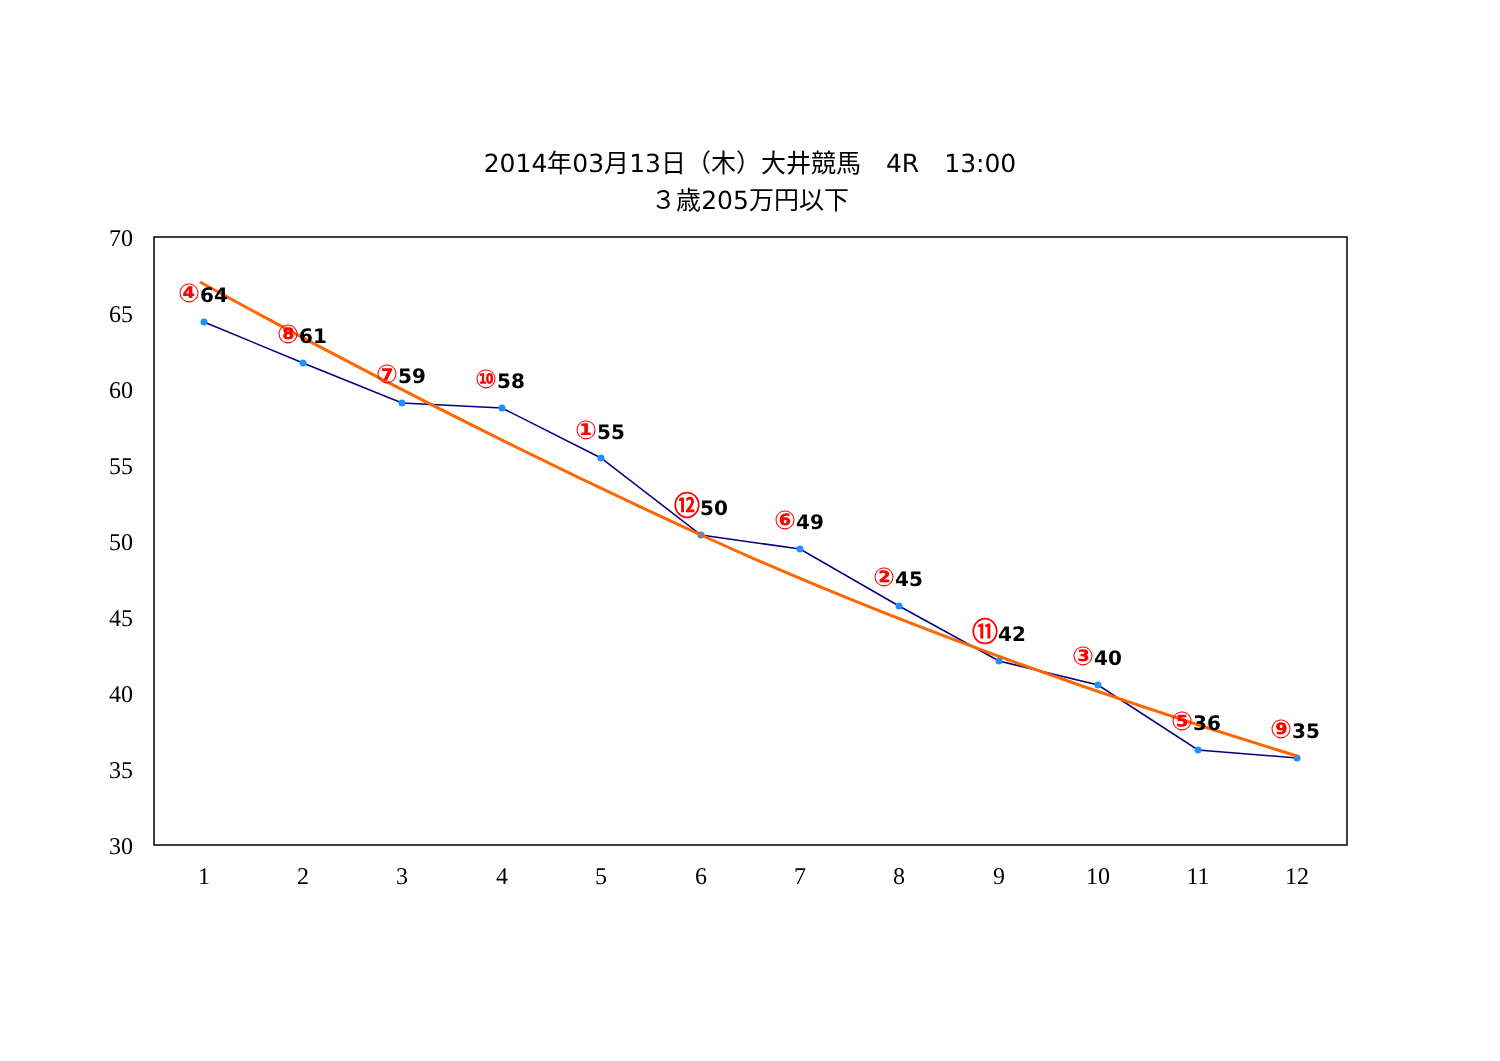2014年03月13日（木）大井競馬　4R　13:00
３歳205万円以下
70
65
60
55
50
45
40
35
30
1
2
3
4
5
6
7
8
9
10
11
12
④64
⑧61
⑦59
⑩58
①55
⑫50
⑥49
②45
⑪42
③40
⑤36
⑨35